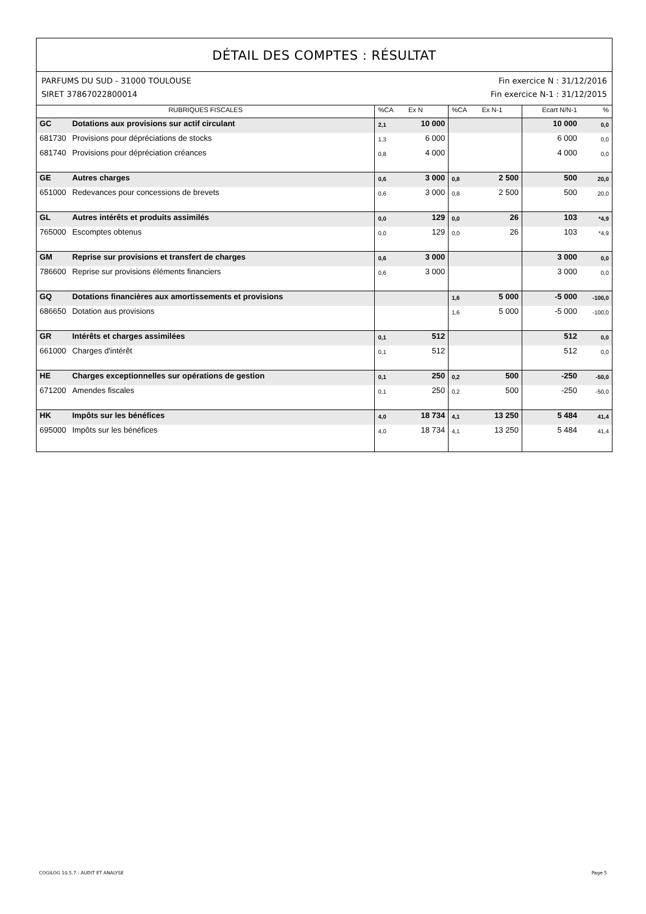DÉTAIL DES COMPTES : RÉSULTAT
PARFUMS DU SUD - 31000 TOULOUSE Fin exercice N : 31/12/2016
SIRET 37867022800014 Fin exercice N-1 : 31/12/2015
| RUBRIQUES FISCALES | | %CA | Ex N | %CA | Ex N-1 | Ecart N/N-1 | % |
| --- | --- | --- | --- | --- | --- | --- | --- |
| GC | Dotations aux provisions sur actif circulant | 2,1 | 10 000 | | | 10 000 | 0,0 |
| 681730 | Provisions pour dépréciations de stocks | 1,3 | 6 000 | | | 6 000 | 0,0 |
| 681740 | Provisions pour dépréciation créances | 0,8 | 4 000 | | | 4 000 | 0,0 |
| GE | Autres charges | 0,6 | 3 000 | 0,8 | 2 500 | 500 | 20,0 |
| 651000 | Redevances pour concessions de brevets | 0,6 | 3 000 | 0,8 | 2 500 | 500 | 20,0 |
| GL | Autres intérêts et produits assimilés | 0,0 | 129 | 0,0 | 26 | 103 | *4,9 |
| 765000 | Escomptes obtenus | 0,0 | 129 | 0,0 | 26 | 103 | *4,9 |
| GM | Reprise sur provisions et transfert de charges | 0,6 | 3 000 | | | 3 000 | 0,0 |
| 786600 | Reprise sur provisions éléments financiers | 0,6 | 3 000 | | | 3 000 | 0,0 |
| GQ | Dotations financières aux amortissements et provisions | | | 1,6 | 5 000 | -5 000 | -100,0 |
| 686650 | Dotation aus provisions | | | 1,6 | 5 000 | -5 000 | -100,0 |
| GR | Intérêts et charges assimilées | 0,1 | 512 | | | 512 | 0,0 |
| 661000 | Charges d'intérêt | 0,1 | 512 | | | 512 | 0,0 |
| HE | Charges exceptionnelles sur opérations de gestion | 0,1 | 250 | 0,2 | 500 | -250 | -50,0 |
| 671200 | Amendes fiscales | 0,1 | 250 | 0,2 | 500 | -250 | -50,0 |
| HK | Impôts sur les bénéfices | 4,0 | 18 734 | 4,1 | 13 250 | 5 484 | 41,4 |
| 695000 | Impôts sur les bénéfices | 4,0 | 18 734 | 4,1 | 13 250 | 5 484 | 41,4 |
COGILOG 10.5.7 - AUDIT ET ANALYSE Page 5